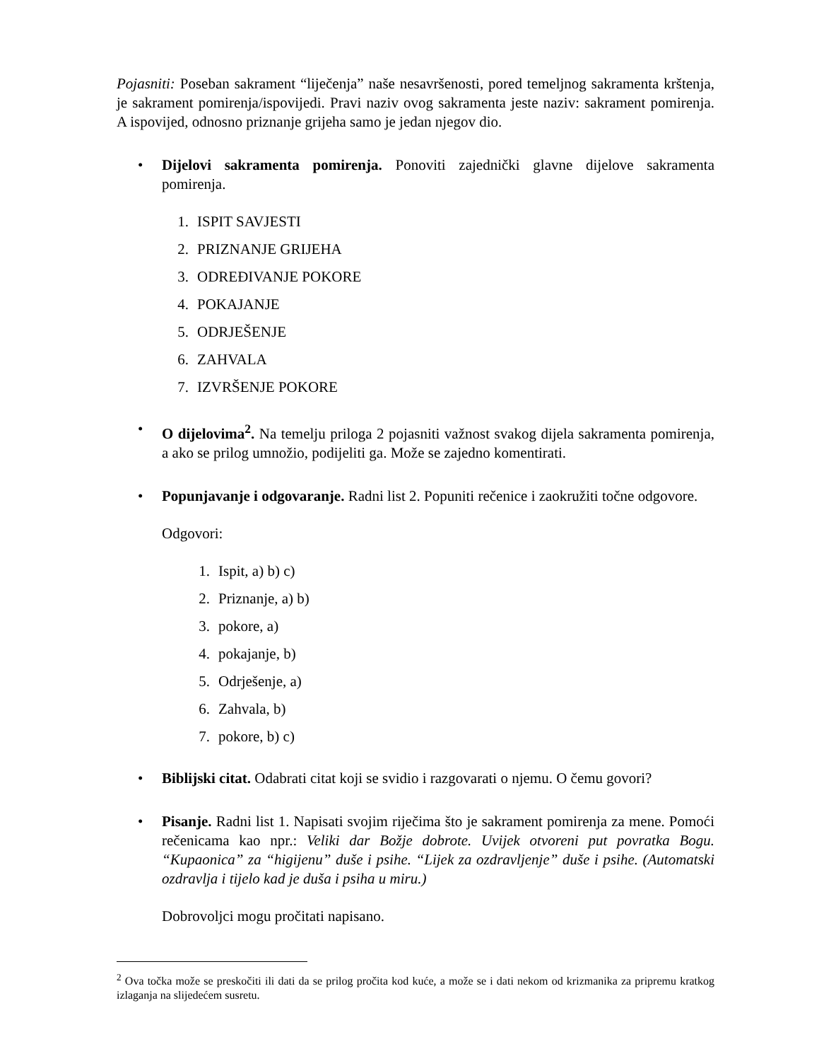Pojasniti: Poseban sakrament “liječenja” naše nesavršenosti, pored temeljnog sakramenta krštenja, je sakrament pomirenja/ispovijedi. Pravi naziv ovog sakramenta jeste naziv: sakrament pomirenja. A ispovijed, odnosno priznanje grijeha samo je jedan njegov dio.
• Dijelovi sakramenta pomirenja. Ponoviti zajednički glavne dijelove sakramenta pomirenja.
1. ISPIT SAVJESTI
2. PRIZNANJE GRIJEHA
3. ODREĐIVANJE POKORE
4. POKAJANJE
5. ODRJEŠENJE
6. ZAHVALA
7. IZVRŠENJE POKORE
• O dijelovima<sup>2</sup>. Na temelju priloga 2 pojasniti važnost svakog dijela sakramenta pomirenja, a ako se prilog umnožio, podijeliti ga. Može se zajedno komentirati.
• Popunjavanje i odgovaranje. Radni list 2. Popuniti rečenice i zaokružiti točne odgovore.
Odgovori:
1. Ispit, a) b) c)
2. Priznanje, a) b)
3. pokore, a)
4. pokajanje, b)
5. Odrješenje, a)
6. Zahvala, b)
7. pokore, b) c)
• Biblijski citat. Odabrati citat koji se svidio i razgovarati o njemu. O čemu govori?
• Pisanje. Radni list 1. Napisati svojim riječima što je sakrament pomirenja za mene. Pomoći rečenicama kao npr.: Veliki dar Božje dobrote. Uvijek otvoreni put povratka Bogu. “Kupaonica” za “higijenu” duše i psihe. “Lijek za ozdravljenje” duše i psihe. (Automatski ozdravlja i tijelo kad je duša i psiha u miru.)
Dobrovoljci mogu pročitati napisano.
<sup>2</sup> Ova točka može se preskočiti ili dati da se prilog pročita kod kuće, a može se i dati nekom od krizmanika za pripremu kratkog izlaganja na slijedećem susretu.